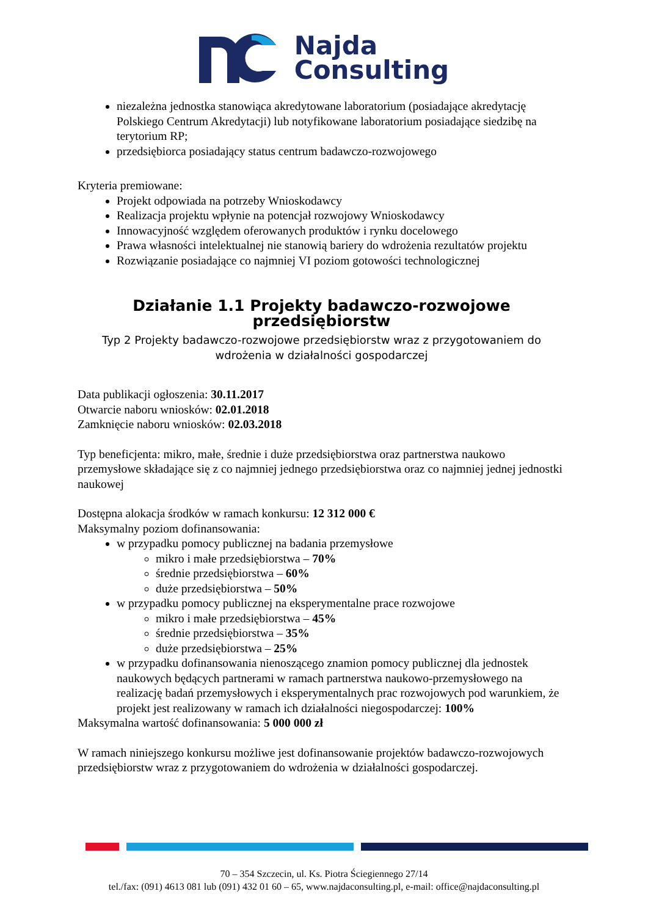Najda
Consulting
niezależna jednostka stanowiąca akredytowane laboratorium (posiadające akredytację Polskiego Centrum Akredytacji) lub notyfikowane laboratorium posiadające siedzibę na terytorium RP;
przedsiębiorca posiadający status centrum badawczo-rozwojowego
Kryteria premiowane:
Projekt odpowiada na potrzeby Wnioskodawcy
Realizacja projektu wpłynie na potencjał rozwojowy Wnioskodawcy
Innowacyjność względem oferowanych produktów i rynku docelowego
Prawa własności intelektualnej nie stanowią bariery do wdrożenia rezultatów projektu
Rozwiązanie posiadające co najmniej VI poziom gotowości technologicznej
Działanie 1.1 Projekty badawczo-rozwojowe przedsiębiorstw
Typ 2 Projekty badawczo-rozwojowe przedsiębiorstw wraz z przygotowaniem do wdrożenia w działalności gospodarczej
Data publikacji ogłoszenia: 30.11.2017
Otwarcie naboru wniosków: 02.01.2018
Zamknięcie naboru wniosków: 02.03.2018
Typ beneficjenta: mikro, małe, średnie i duże przedsiębiorstwa oraz partnerstwa naukowo przemysłowe składające się z co najmniej jednego przedsiębiorstwa oraz co najmniej jednej jednostki naukowej
Dostępna alokacja środków w ramach konkursu: 12 312 000 €
Maksymalny poziom dofinansowania:
w przypadku pomocy publicznej na badania przemysłowe
mikro i małe przedsiębiorstwa – 70%
średnie przedsiębiorstwa – 60%
duże przedsiębiorstwa – 50%
w przypadku pomocy publicznej na eksperymentalne prace rozwojowe
mikro i małe przedsiębiorstwa – 45%
średnie przedsiębiorstwa – 35%
duże przedsiębiorstwa – 25%
w przypadku dofinansowania nienoszącego znamion pomocy publicznej dla jednostek naukowych będących partnerami w ramach partnerstwa naukowo-przemysłowego na realizację badań przemysłowych i eksperymentalnych prac rozwojowych pod warunkiem, że projekt jest realizowany w ramach ich działalności niegospodarczej: 100%
Maksymalna wartość dofinansowania: 5 000 000 zł
W ramach niniejszego konkursu możliwe jest dofinansowanie projektów badawczo-rozwojowych przedsiębiorstw wraz z przygotowaniem do wdrożenia w działalności gospodarczej.
70 – 354 Szczecin, ul. Ks. Piotra Ściegiennego 27/14
tel./fax: (091) 4613 081 lub (091) 432 01 60 – 65, www.najdaconsulting.pl, e-mail: office@najdaconsulting.pl